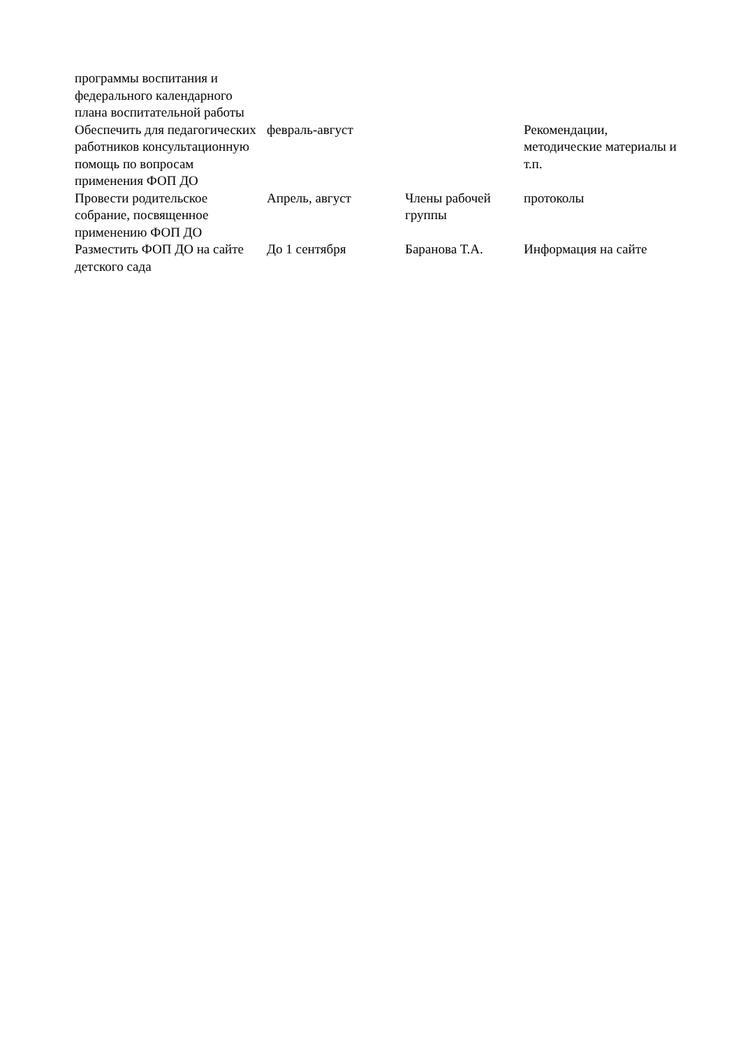| программы воспитания и федерального календарного плана воспитательной работы | | | |
| Обеспечить для педагогических работников консультационную помощь по вопросам применения ФОП ДО | февраль-август | | Рекомендации, методические материалы и т.п. |
| Провести родительское собрание, посвященное применению ФОП ДО | Апрель, август | Члены рабочей группы | протоколы |
| Разместить ФОП ДО на сайте детского сада | До 1 сентября | Баранова Т.А. | Информация на сайте |